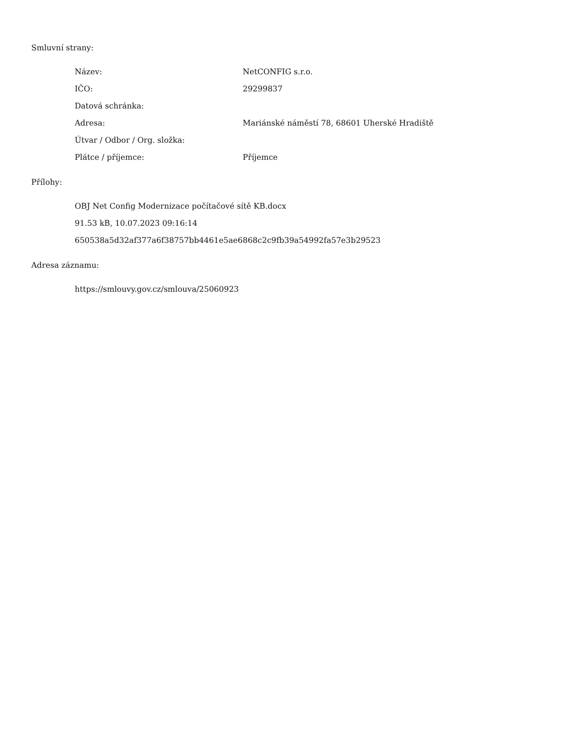Smluvní strany:
Název: NetCONFIG s.r.o.
IČO: 29299837
Datová schránka:
Adresa: Mariánské náměstí 78, 68601 Uherské Hradiště
Útvar / Odbor / Org. složka:
Plátce / příjemce: Příjemce
Přílohy:
OBJ Net Config Modernizace počítačové sítě KB.docx
91.53 kB, 10.07.2023 09:16:14
650538a5d32af377a6f38757bb4461e5ae6868c2c9fb39a54992fa57e3b29523
Adresa záznamu:
https://smlouvy.gov.cz/smlouva/25060923